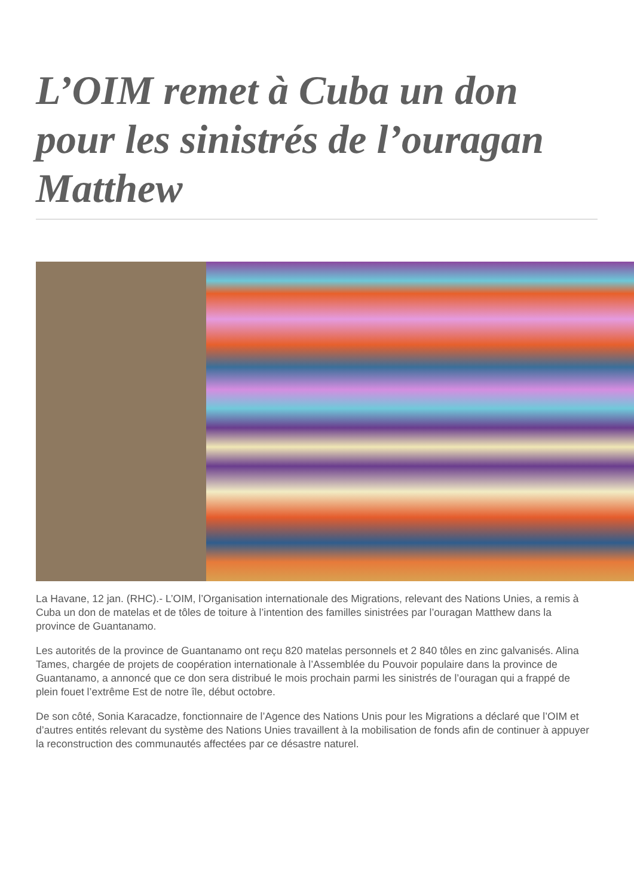L’OIM remet à Cuba un don pour les sinistrés de l’ouragan Matthew
La Havane, 12 jan. (RHC).- L’OIM, l’Organisation internationale des Migrations, relevant des Nations Unies, a remis à Cuba un don de matelas et de tôles de toiture à l’intention des familles sinistrées par l’ouragan Matthew dans la province de Guantanamo.
Les autorités de la province de Guantanamo ont reçu 820 matelas personnels et 2 840 tôles en zinc galvanisés. Alina Tames, chargée de projets de coopération internationale à l’Assemblée du Pouvoir populaire dans la province de Guantanamo, a annoncé que ce don sera distribué le mois prochain parmi les sinistrés de l’ouragan qui a frappé de plein fouet l’extrême Est de notre île, début octobre.
De son côté, Sonia Karacadze, fonctionnaire de l’Agence des Nations Unis pour les Migrations a déclaré que l’OIM et d’autres entités relevant du système des Nations Unies travaillent à la mobilisation de fonds afin de continuer à appuyer la reconstruction des communautés affectées par ce désastre naturel.